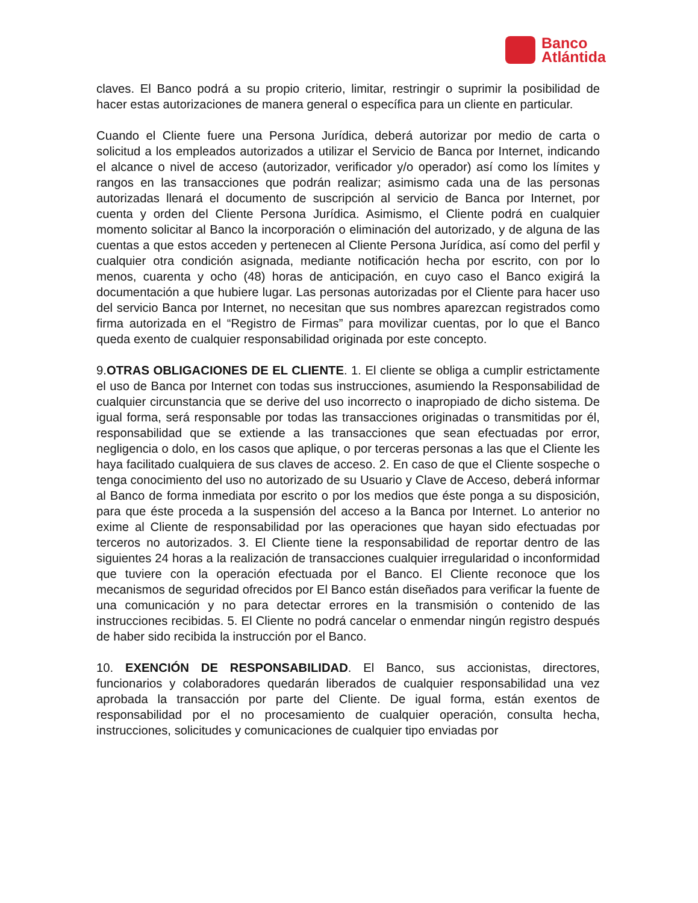Banco
Atlántida
claves. El Banco podrá a su propio criterio, limitar, restringir o suprimir la posibilidad de hacer estas autorizaciones de manera general o específica para un cliente en particular.
Cuando el Cliente fuere una Persona Jurídica, deberá autorizar por medio de carta o solicitud a los empleados autorizados a utilizar el Servicio de Banca por Internet, indicando el alcance o nivel de acceso (autorizador, verificador y/o operador) así como los límites y rangos en las transacciones que podrán realizar; asimismo cada una de las personas autorizadas llenará el documento de suscripción al servicio de Banca por Internet, por cuenta y orden del Cliente Persona Jurídica. Asimismo, el Cliente podrá en cualquier momento solicitar al Banco la incorporación o eliminación del autorizado, y de alguna de las cuentas a que estos acceden y pertenecen al Cliente Persona Jurídica, así como del perfil y cualquier otra condición asignada, mediante notificación hecha por escrito, con por lo menos, cuarenta y ocho (48) horas de anticipación, en cuyo caso el Banco exigirá la documentación a que hubiere lugar. Las personas autorizadas por el Cliente para hacer uso del servicio Banca por Internet, no necesitan que sus nombres aparezcan registrados como firma autorizada en el “Registro de Firmas” para movilizar cuentas, por lo que el Banco queda exento de cualquier responsabilidad originada por este concepto.
9.OTRAS OBLIGACIONES DE EL CLIENTE. 1. El cliente se obliga a cumplir estrictamente el uso de Banca por Internet con todas sus instrucciones, asumiendo la Responsabilidad de cualquier circunstancia que se derive del uso incorrecto o inapropiado de dicho sistema. De igual forma, será responsable por todas las transacciones originadas o transmitidas por él, responsabilidad que se extiende a las transacciones que sean efectuadas por error, negligencia o dolo, en los casos que aplique, o por terceras personas a las que el Cliente les haya facilitado cualquiera de sus claves de acceso. 2. En caso de que el Cliente sospeche o tenga conocimiento del uso no autorizado de su Usuario y Clave de Acceso, deberá informar al Banco de forma inmediata por escrito o por los medios que éste ponga a su disposición, para que éste proceda a la suspensión del acceso a la Banca por Internet. Lo anterior no exime al Cliente de responsabilidad por las operaciones que hayan sido efectuadas por terceros no autorizados. 3. El Cliente tiene la responsabilidad de reportar dentro de las siguientes 24 horas a la realización de transacciones cualquier irregularidad o inconformidad que tuviere con la operación efectuada por el Banco. El Cliente reconoce que los mecanismos de seguridad ofrecidos por El Banco están diseñados para verificar la fuente de una comunicación y no para detectar errores en la transmisión o contenido de las instrucciones recibidas. 5. El Cliente no podrá cancelar o enmendar ningún registro después de haber sido recibida la instrucción por el Banco.
10. EXENCIÓN DE RESPONSABILIDAD. El Banco, sus accionistas, directores, funcionarios y colaboradores quedarán liberados de cualquier responsabilidad una vez aprobada la transacción por parte del Cliente. De igual forma, están exentos de responsabilidad por el no procesamiento de cualquier operación, consulta hecha, instrucciones, solicitudes y comunicaciones de cualquier tipo enviadas por